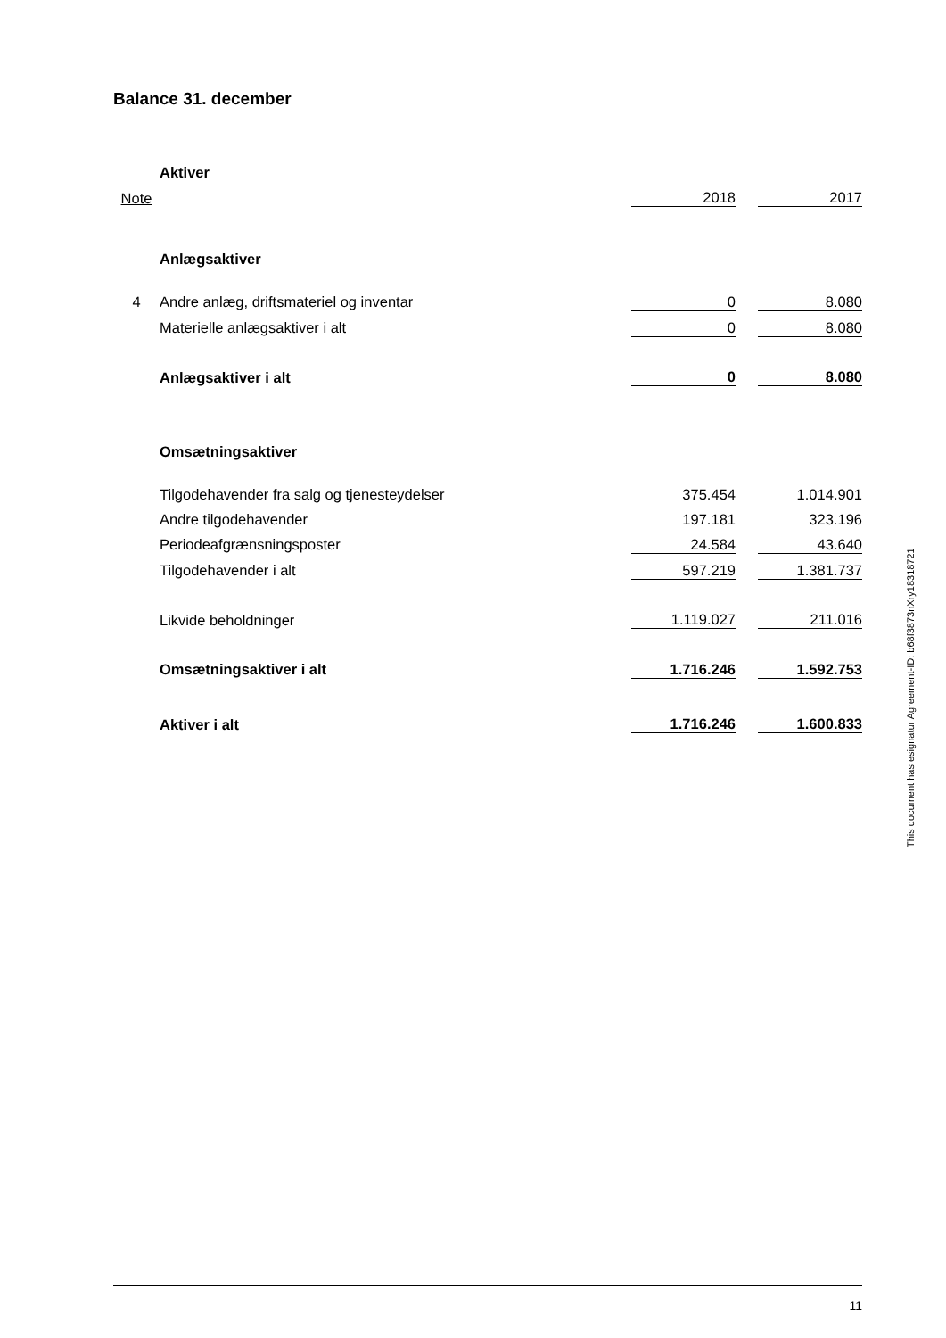Balance 31. december
| | Aktiver | | | |
| Note | | 2018 | | 2017 |
| | Anlægsaktiver | | | |
| 4 | Andre anlæg, driftsmateriel og inventar | 0 | | 8.080 |
| | Materielle anlægsaktiver i alt | 0 | | 8.080 |
| | Anlægsaktiver i alt | 0 | | 8.080 |
| | Omsætningsaktiver | | | |
| | Tilgodehavender fra salg og tjenesteydelser | 375.454 | | 1.014.901 |
| | Andre tilgodehavender | 197.181 | | 323.196 |
| | Periodeafgrænsningsposter | 24.584 | | 43.640 |
| | Tilgodehavender i alt | 597.219 | | 1.381.737 |
| | Likvide beholdninger | 1.119.027 | | 211.016 |
| | Omsætningsaktiver i alt | 1.716.246 | | 1.592.753 |
| | Aktiver i alt | 1.716.246 | | 1.600.833 |
This document has esignatur Agreement-ID: b68f3873nXry18318721
11